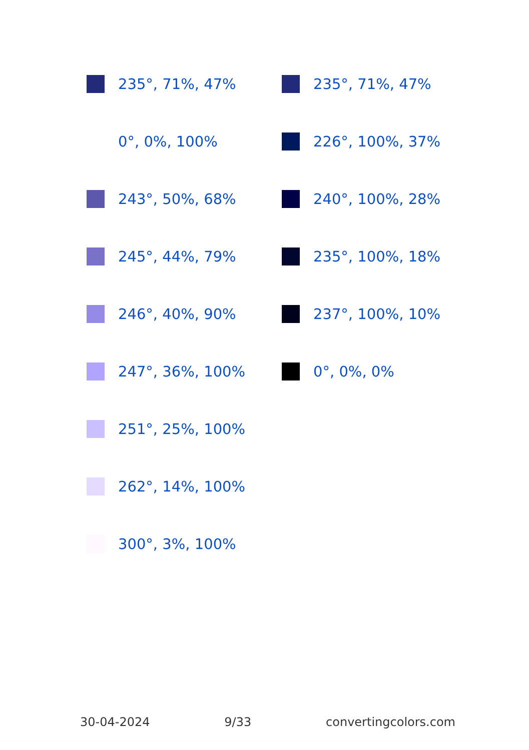235°, 71%, 47%
0°, 0%, 100%
243°, 50%, 68%
245°, 44%, 79%
246°, 40%, 90%
247°, 36%, 100%
251°, 25%, 100%
262°, 14%, 100%
300°, 3%, 100%
235°, 71%, 47%
226°, 100%, 37%
240°, 100%, 28%
235°, 100%, 18%
237°, 100%, 10%
0°, 0%, 0%
30-04-2024 9/33 convertingcolors.com